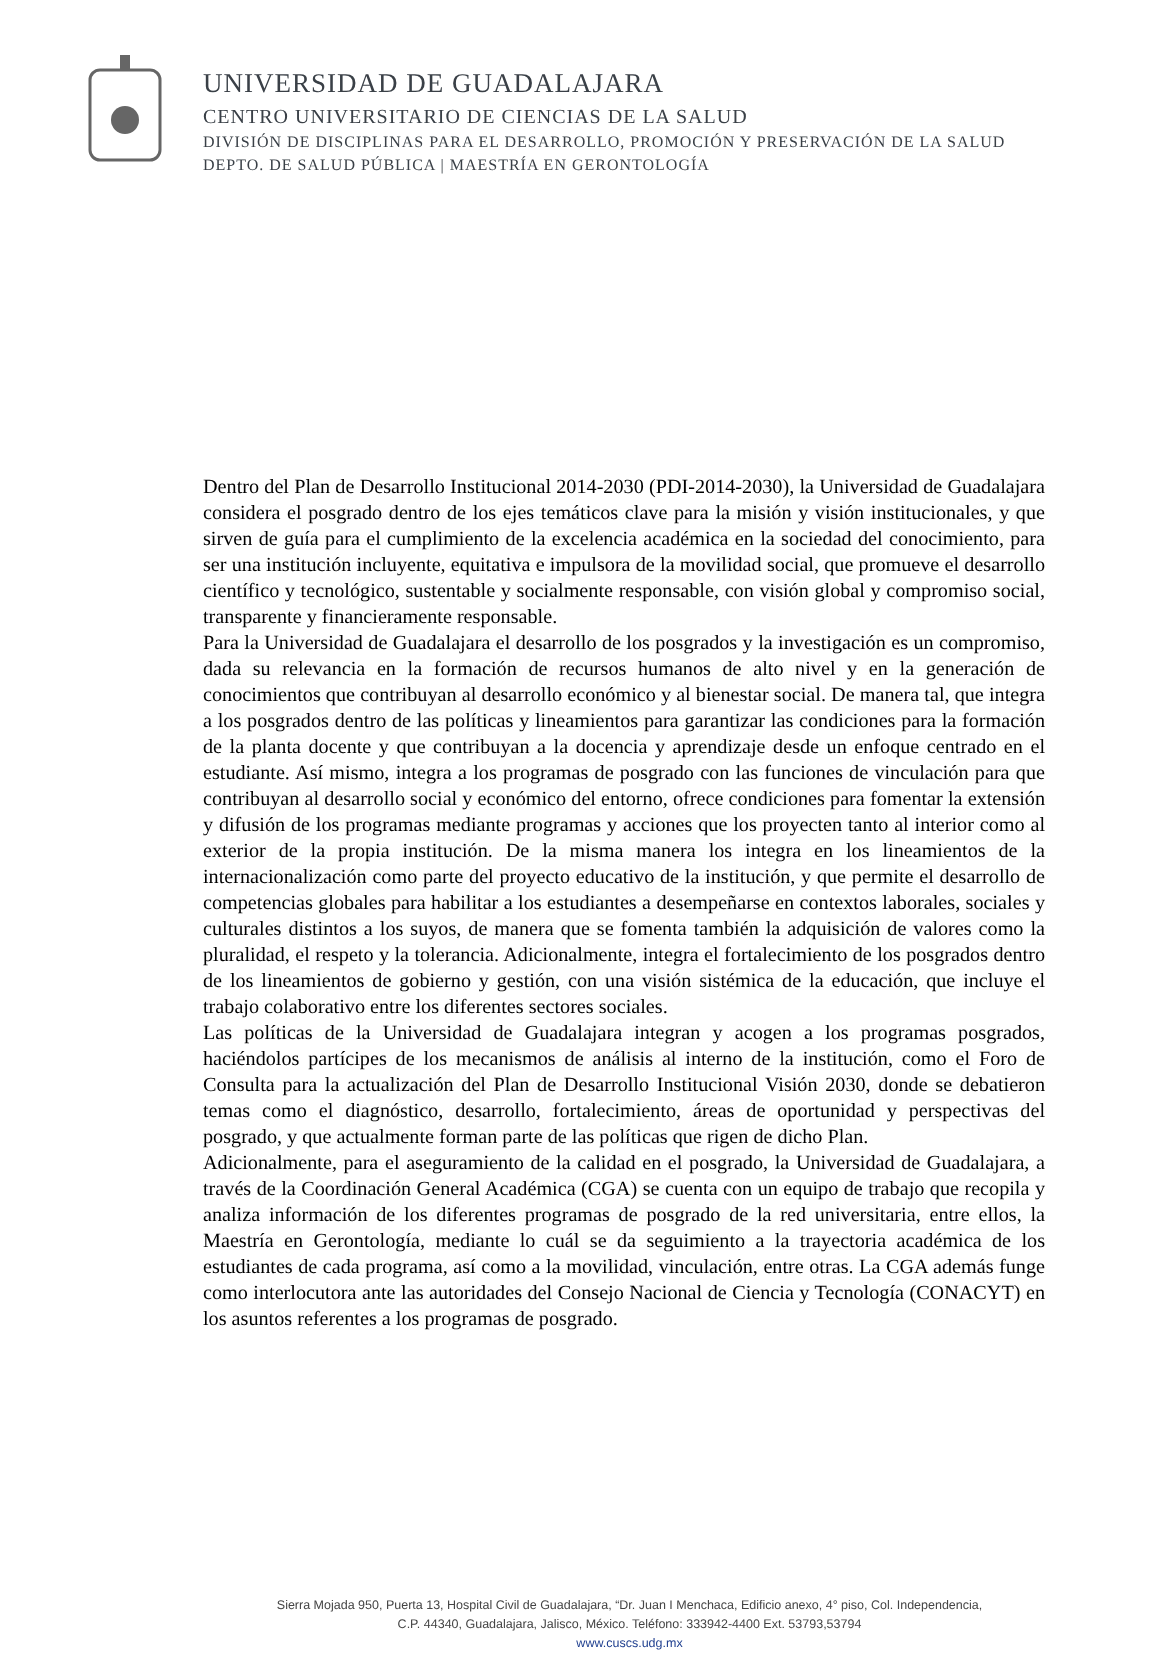UNIVERSIDAD DE GUADALAJARA
CENTRO UNIVERSITARIO DE CIENCIAS DE LA SALUD
DIVISIÓN DE DISCIPLINAS PARA EL DESARROLLO, PROMOCIÓN Y PRESERVACIÓN DE LA SALUD
DEPTO. DE SALUD PÚBLICA | MAESTRÍA EN GERONTOLOGÍA
Dentro del Plan de Desarrollo Institucional 2014-2030 (PDI-2014-2030), la Universidad de Guadalajara considera el posgrado dentro de los ejes temáticos clave para la misión y visión institucionales, y que sirven de guía para el cumplimiento de la excelencia académica en la sociedad del conocimiento, para ser una institución incluyente, equitativa e impulsora de la movilidad social, que promueve el desarrollo científico y tecnológico, sustentable y socialmente responsable, con visión global y compromiso social, transparente y financieramente responsable.
Para la Universidad de Guadalajara el desarrollo de los posgrados y la investigación es un compromiso, dada su relevancia en la formación de recursos humanos de alto nivel y en la generación de conocimientos que contribuyan al desarrollo económico y al bienestar social. De manera tal, que integra a los posgrados dentro de las políticas y lineamientos para garantizar las condiciones para la formación de la planta docente y que contribuyan a la docencia y aprendizaje desde un enfoque centrado en el estudiante. Así mismo, integra a los programas de posgrado con las funciones de vinculación para que contribuyan al desarrollo social y económico del entorno, ofrece condiciones para fomentar la extensión y difusión de los programas mediante programas y acciones que los proyecten tanto al interior como al exterior de la propia institución. De la misma manera los integra en los lineamientos de la internacionalización como parte del proyecto educativo de la institución, y que permite el desarrollo de competencias globales para habilitar a los estudiantes a desempeñarse en contextos laborales, sociales y culturales distintos a los suyos, de manera que se fomenta también la adquisición de valores como la pluralidad, el respeto y la tolerancia. Adicionalmente, integra el fortalecimiento de los posgrados dentro de los lineamientos de gobierno y gestión, con una visión sistémica de la educación, que incluye el trabajo colaborativo entre los diferentes sectores sociales.
Las políticas de la Universidad de Guadalajara integran y acogen a los programas posgrados, haciéndolos partícipes de los mecanismos de análisis al interno de la institución, como el Foro de Consulta para la actualización del Plan de Desarrollo Institucional Visión 2030, donde se debatieron temas como el diagnóstico, desarrollo, fortalecimiento, áreas de oportunidad y perspectivas del posgrado, y que actualmente forman parte de las políticas que rigen de dicho Plan.
Adicionalmente, para el aseguramiento de la calidad en el posgrado, la Universidad de Guadalajara, a través de la Coordinación General Académica (CGA) se cuenta con un equipo de trabajo que recopila y analiza información de los diferentes programas de posgrado de la red universitaria, entre ellos, la Maestría en Gerontología, mediante lo cuál se da seguimiento a la trayectoria académica de los estudiantes de cada programa, así como a la movilidad, vinculación, entre otras. La CGA además funge como interlocutora ante las autoridades del Consejo Nacional de Ciencia y Tecnología (CONACYT) en los asuntos referentes a los programas de posgrado.
Sierra Mojada 950, Puerta 13, Hospital Civil de Guadalajara, “Dr. Juan I Menchaca, Edificio anexo, 4° piso, Col. Independencia,
C.P. 44340, Guadalajara, Jalisco, México. Teléfono: 333942-4400 Ext. 53793,53794
www.cuscs.udg.mx